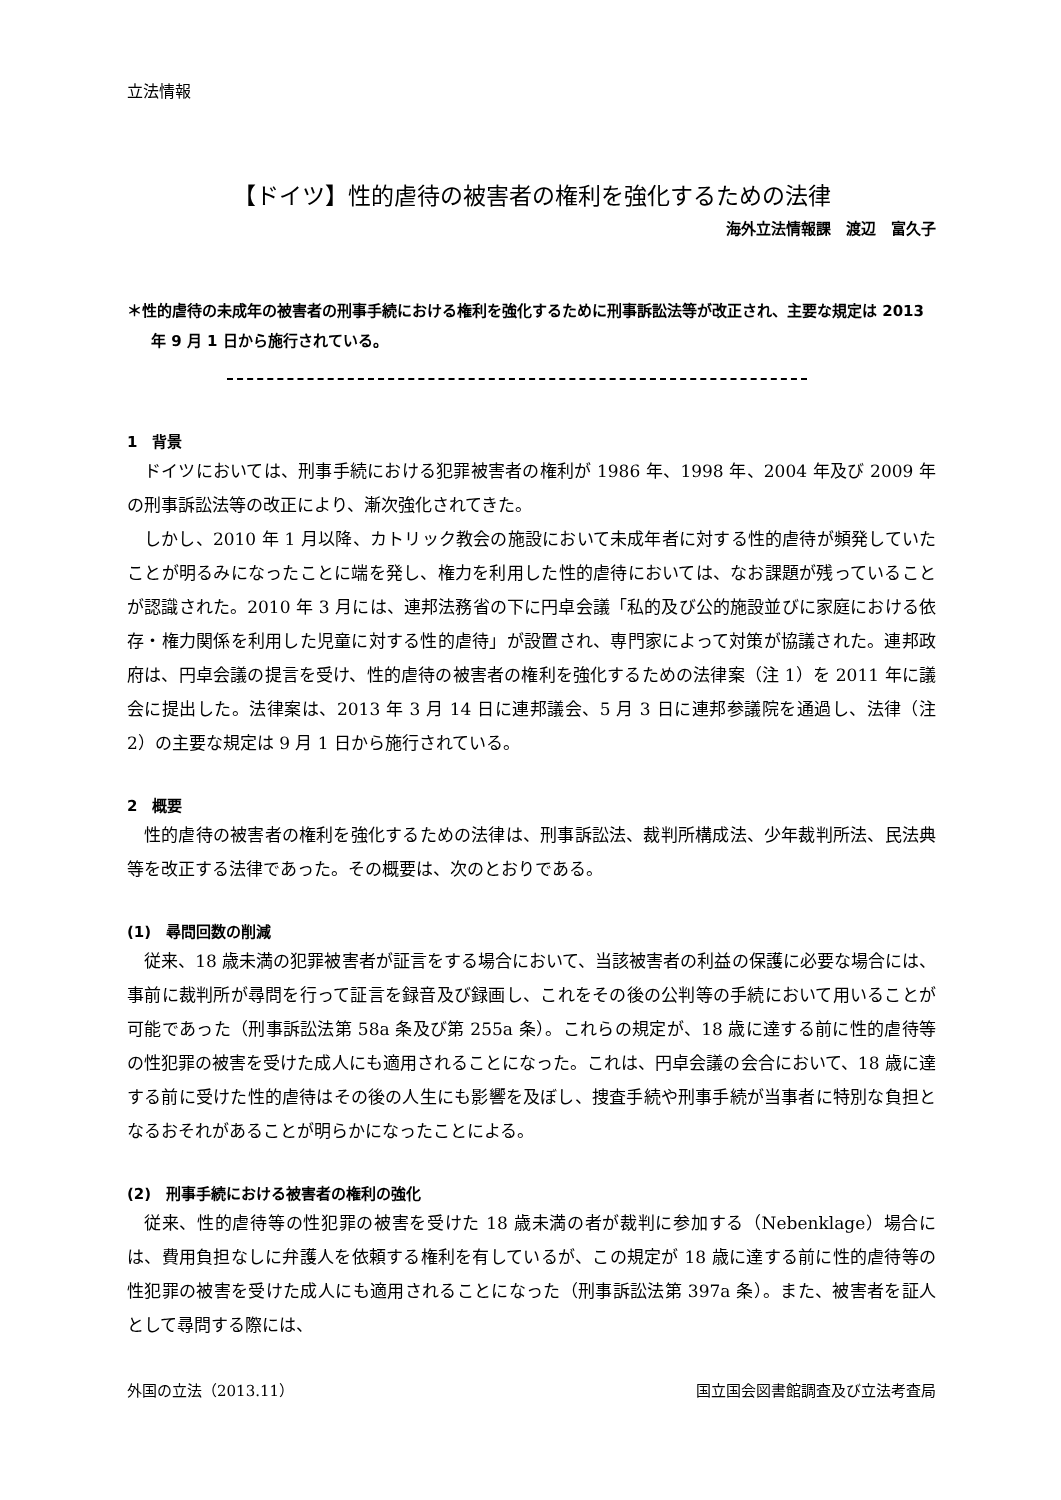立法情報
【ドイツ】性的虐待の被害者の権利を強化するための法律
海外立法情報課　渡辺　富久子
＊性的虐待の未成年の被害者の刑事手続における権利を強化するために刑事訴訟法等が改正され、主要な規定は 2013 年 9 月 1 日から施行されている。
1　背景
ドイツにおいては、刑事手続における犯罪被害者の権利が 1986 年、1998 年、2004 年及び 2009 年の刑事訴訟法等の改正により、漸次強化されてきた。
しかし、2010 年 1 月以降、カトリック教会の施設において未成年者に対する性的虐待が頻発していたことが明るみになったことに端を発し、権力を利用した性的虐待においては、なお課題が残っていることが認識された。2010 年 3 月には、連邦法務省の下に円卓会議「私的及び公的施設並びに家庭における依存・権力関係を利用した児童に対する性的虐待」が設置され、専門家によって対策が協議された。連邦政府は、円卓会議の提言を受け、性的虐待の被害者の権利を強化するための法律案（注 1）を 2011 年に議会に提出した。法律案は、2013 年 3 月 14 日に連邦議会、5 月 3 日に連邦参議院を通過し、法律（注 2）の主要な規定は 9 月 1 日から施行されている。
2　概要
性的虐待の被害者の権利を強化するための法律は、刑事訴訟法、裁判所構成法、少年裁判所法、民法典等を改正する法律であった。その概要は、次のとおりである。
(1)　尋問回数の削減
従来、18 歳未満の犯罪被害者が証言をする場合において、当該被害者の利益の保護に必要な場合には、事前に裁判所が尋問を行って証言を録音及び録画し、これをその後の公判等の手続において用いることが可能であった（刑事訴訟法第 58a 条及び第 255a 条）。これらの規定が、18 歳に達する前に性的虐待等の性犯罪の被害を受けた成人にも適用されることになった。これは、円卓会議の会合において、18 歳に達する前に受けた性的虐待はその後の人生にも影響を及ぼし、捜査手続や刑事手続が当事者に特別な負担となるおそれがあることが明らかになったことによる。
(2)　刑事手続における被害者の権利の強化
従来、性的虐待等の性犯罪の被害を受けた 18 歳未満の者が裁判に参加する（Nebenklage）場合には、費用負担なしに弁護人を依頼する権利を有しているが、この規定が 18 歳に達する前に性的虐待等の性犯罪の被害を受けた成人にも適用されることになった（刑事訴訟法第 397a 条）。また、被害者を証人として尋問する際には、
外国の立法（2013.11） 国立国会図書館調査及び立法考査局